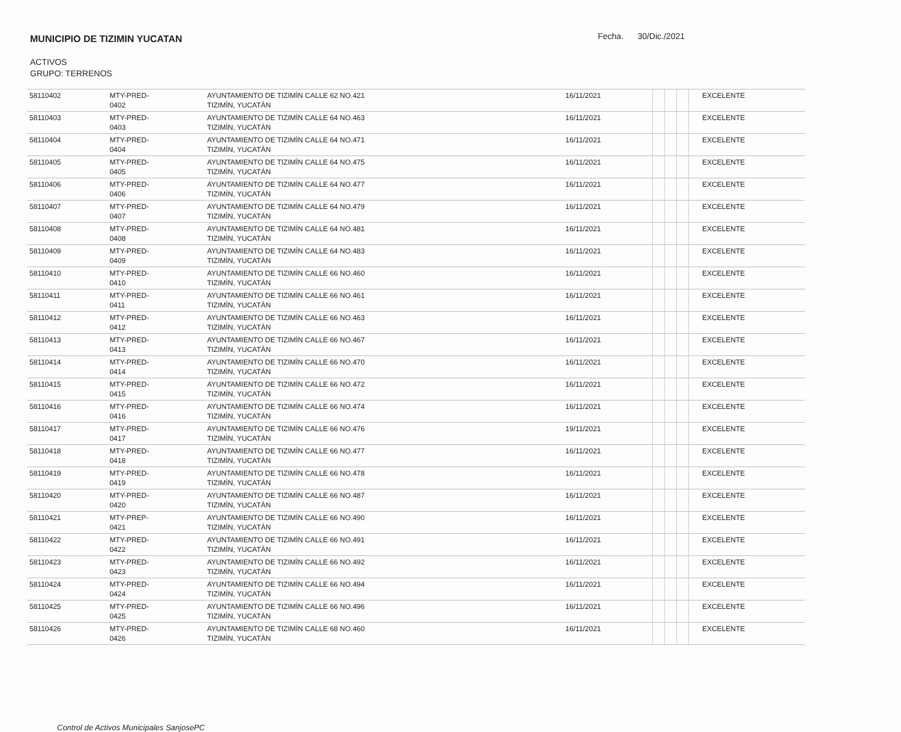MUNICIPIO DE TIZIMIN YUCATAN
Fecha. 30/Dic./2021
ACTIVOS
GRUPO: TERRENOS
| 58110402 | MTY-PRED- 0402 | AYUNTAMIENTO DE TIZIMÌN CALLE 62 NO.421 TIZIMÌN, YUCATÀN | 16/11/2021 | | | | | EXCELENTE |
| 58110403 | MTY-PRED- 0403 | AYUNTAMIENTO DE TIZIMÌN CALLE 64 NO.463 TIZIMÌN, YUCATÀN | 16/11/2021 | | | | | EXCELENTE |
| 58110404 | MTY-PRED- 0404 | AYUNTAMIENTO DE TIZIMÌN CALLE 64 NO.471 TIZIMÌN, YUCATÀN | 16/11/2021 | | | | | EXCELENTE |
| 58110405 | MTY-PRED- 0405 | AYUNTAMIENTO DE TIZIMÌN CALLE 64 NO.475 TIZIMÌN, YUCATÀN | 16/11/2021 | | | | | EXCELENTE |
| 58110406 | MTY-PRED- 0406 | AYUNTAMIENTO DE TIZIMÌN CALLE 64 NO.477 TIZIMÌN, YUCATÀN | 16/11/2021 | | | | | EXCELENTE |
| 58110407 | MTY-PRED- 0407 | AYUNTAMIENTO DE TIZIMÌN CALLE 64 NO.479 TIZIMÌN, YUCATÀN | 16/11/2021 | | | | | EXCELENTE |
| 58110408 | MTY-PRED- 0408 | AYUNTAMIENTO DE TIZIMÌN CALLE 64 NO.481 TIZIMÌN, YUCATÀN | 16/11/2021 | | | | | EXCELENTE |
| 58110409 | MTY-PRED- 0409 | AYUNTAMIENTO DE TIZIMÌN CALLE 64 NO.483 TIZIMÌN, YUCATÀN | 16/11/2021 | | | | | EXCELENTE |
| 58110410 | MTY-PRED- 0410 | AYUNTAMIENTO DE TIZIMÌN CALLE 66 NO.460 TIZIMÌN, YUCATÀN | 16/11/2021 | | | | | EXCELENTE |
| 58110411 | MTY-PRED- 0411 | AYUNTAMIENTO DE TIZIMÌN CALLE 66 NO.461 TIZIMÌN, YUCATÀN | 16/11/2021 | | | | | EXCELENTE |
| 58110412 | MTY-PRED- 0412 | AYUNTAMIENTO DE TIZIMÌN CALLE 66 NO.463 TIZIMÌN, YUCATÀN | 16/11/2021 | | | | | EXCELENTE |
| 58110413 | MTY-PRED- 0413 | AYUNTAMIENTO DE TIZIMÌN CALLE 66 NO.467 TIZIMÌN, YUCATÀN | 16/11/2021 | | | | | EXCELENTE |
| 58110414 | MTY-PRED- 0414 | AYUNTAMIENTO DE TIZIMÌN CALLE 66 NO.470 TIZIMÌN, YUCATÀN | 16/11/2021 | | | | | EXCELENTE |
| 58110415 | MTY-PRED- 0415 | AYUNTAMIENTO DE TIZIMÌN CALLE 66 NO.472 TIZIMÌN, YUCATÀN | 16/11/2021 | | | | | EXCELENTE |
| 58110416 | MTY-PRED- 0416 | AYUNTAMIENTO DE TIZIMÌN CALLE 66 NO.474 TIZIMÌN, YUCATÀN | 16/11/2021 | | | | | EXCELENTE |
| 58110417 | MTY-PRED- 0417 | AYUNTAMIENTO DE TIZIMÌN CALLE 66 NO.476 TIZIMÌN, YUCATÀN | 19/11/2021 | | | | | EXCELENTE |
| 58110418 | MTY-PRED- 0418 | AYUNTAMIENTO DE TIZIMÌN CALLE 66 NO.477 TIZIMÌN, YUCATÀN | 16/11/2021 | | | | | EXCELENTE |
| 58110419 | MTY-PRED- 0419 | AYUNTAMIENTO DE TIZIMÌN CALLE 66 NO.478 TIZIMÌN, YUCATÀN | 16/11/2021 | | | | | EXCELENTE |
| 58110420 | MTY-PRED- 0420 | AYUNTAMIENTO DE TIZIMÌN CALLE 66 NO.487 TIZIMÌN, YUCATÀN | 16/11/2021 | | | | | EXCELENTE |
| 58110421 | MTY-PREP- 0421 | AYUNTAMIENTO DE TIZIMÌN CALLE 66 NO.490 TIZIMÌN, YUCATÀN | 16/11/2021 | | | | | EXCELENTE |
| 58110422 | MTY-PRED- 0422 | AYUNTAMIENTO DE TIZIMÌN CALLE 66 NO.491 TIZIMÌN, YUCATÀN | 16/11/2021 | | | | | EXCELENTE |
| 58110423 | MTY-PRED- 0423 | AYUNTAMIENTO DE TIZIMÌN CALLE 66 NO.492 TIZIMÌN, YUCATÀN | 16/11/2021 | | | | | EXCELENTE |
| 58110424 | MTY-PRED- 0424 | AYUNTAMIENTO DE TIZIMÌN CALLE 66 NO.494 TIZIMÌN, YUCATÀN | 16/11/2021 | | | | | EXCELENTE |
| 58110425 | MTY-PRED- 0425 | AYUNTAMIENTO DE TIZIMÌN CALLE 66 NO.496 TIZIMÌN, YUCATÀN | 16/11/2021 | | | | | EXCELENTE |
| 58110426 | MTY-PRED- 0426 | AYUNTAMIENTO DE TIZIMÌN CALLE 68 NO.460 TIZIMÌN, YUCATÀN | 16/11/2021 | | | | | EXCELENTE |
Control de Activos Municipales SanjosePC